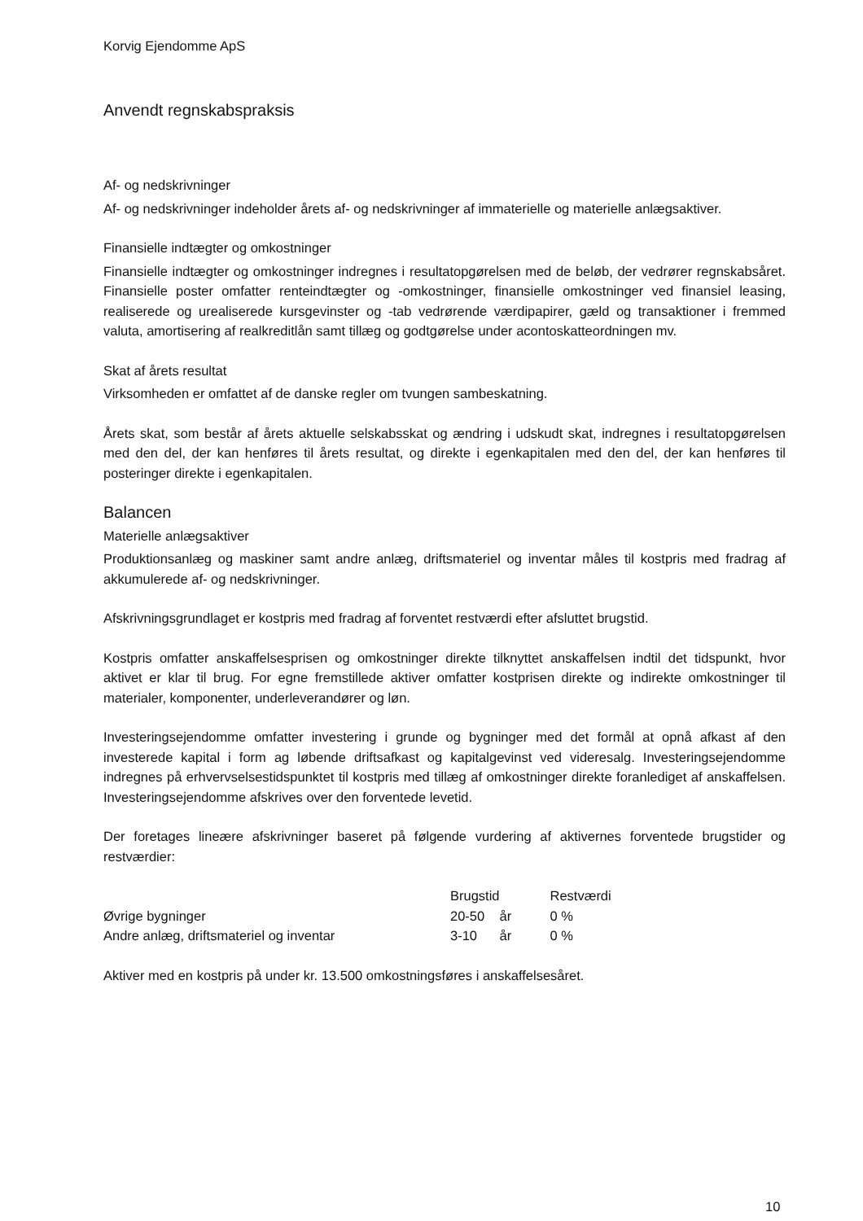Korvig Ejendomme ApS
Anvendt regnskabspraksis
Af- og nedskrivninger
Af- og nedskrivninger indeholder årets af- og nedskrivninger af immaterielle og materielle anlægsaktiver.
Finansielle indtægter og omkostninger
Finansielle indtægter og omkostninger indregnes i resultatopgørelsen med de beløb, der vedrører regnskabsåret. Finansielle poster omfatter renteindtægter og -omkostninger, finansielle omkostninger ved finansiel leasing, realiserede og urealiserede kursgevinster og -tab vedrørende værdipapirer, gæld og transaktioner i fremmed valuta, amortisering af realkreditlån samt tillæg og godtgørelse under acontoskatteordningen mv.
Skat af årets resultat
Virksomheden er omfattet af de danske regler om tvungen sambeskatning.
Årets skat, som består af årets aktuelle selskabsskat og ændring i udskudt skat, indregnes i resultatopgørelsen med den del, der kan henføres til årets resultat, og direkte i egenkapitalen med den del, der kan henføres til posteringer direkte i egenkapitalen.
Balancen
Materielle anlægsaktiver
Produktionsanlæg og maskiner samt andre anlæg, driftsmateriel og inventar måles til kostpris med fradrag af akkumulerede af- og nedskrivninger.
Afskrivningsgrundlaget er kostpris med fradrag af forventet restværdi efter afsluttet brugstid.
Kostpris omfatter anskaffelsesprisen og omkostninger direkte tilknyttet anskaffelsen indtil det tidspunkt, hvor aktivet er klar til brug. For egne fremstillede aktiver omfatter kostprisen direkte og indirekte omkostninger til materialer, komponenter, underleverandører og løn.
Investeringsejendomme omfatter investering i grunde og bygninger med det formål at opnå afkast af den investerede kapital i form ag løbende driftsafkast og kapitalgevinst ved videresalg. Investeringsejendomme indregnes på erhvervselsestidspunktet til kostpris med tillæg af omkostninger direkte foranlediget af anskaffelsen. Investeringsejendomme afskrives over den forventede levetid.
Der foretages lineære afskrivninger baseret på følgende vurdering af aktivernes forventede brugstider og restværdier:
| | Brugstid | | Restværdi |
| --- | --- | --- | --- |
| Øvrige bygninger | 20-50 | år | 0 % |
| Andre anlæg, driftsmateriel og inventar | 3-10 | år | 0 % |
Aktiver med en kostpris på under kr. 13.500 omkostningsføres i anskaffelsesåret.
10